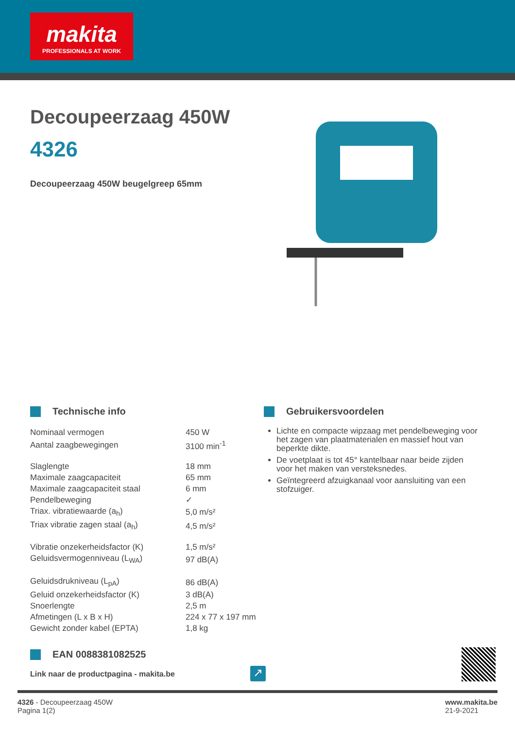makita
PROFESSIONALS AT WORK
Decoupeerzaag 450W
4326
Decoupeerzaag 450W beugelgreep 65mm
Technische info
| Nominaal vermogen | 450 W |
| Aantal zaagbewegingen | 3100 min<sup>-1</sup> |
| Slaglengte | 18 mm |
| Maximale zaagcapaciteit | 65 mm |
| Maximale zaagcapaciteit staal | 6 mm |
| Pendelbeweging | ✓ |
| Triax. vibratiewaarde (a<sub>h</sub>) | 5,0 m/s² |
| Triax vibratie zagen staal (a<sub>h</sub>) | 4,5 m/s² |
| Vibratie onzekerheidsfactor (K) | 1,5 m/s² |
| Geluidsvermogenniveau (L<sub>WA</sub>) | 97 dB(A) |
| Geluidsdrukniveau (L<sub>pA</sub>) | 86 dB(A) |
| Geluid onzekerheidsfactor (K) | 3 dB(A) |
| Snoerlengte | 2,5 m |
| Afmetingen (L x B x H) | 224 x 77 x 197 mm |
| Gewicht zonder kabel (EPTA) | 1,8 kg |
Gebruikersvoordelen
Lichte en compacte wipzaag met pendelbeweging voor het zagen van plaatmaterialen en massief hout van beperkte dikte.
De voetplaat is tot 45° kantelbaar naar beide zijden voor het maken van versteksnedes.
Geïntegreerd afzuigkanaal voor aansluiting van een stofzuiger.
EAN 0088381082525
Link naar de productpagina - makita.be
↗
4326 - Decoupeerzaag 450W
Pagina 1(2)
www.makita.be
21-9-2021